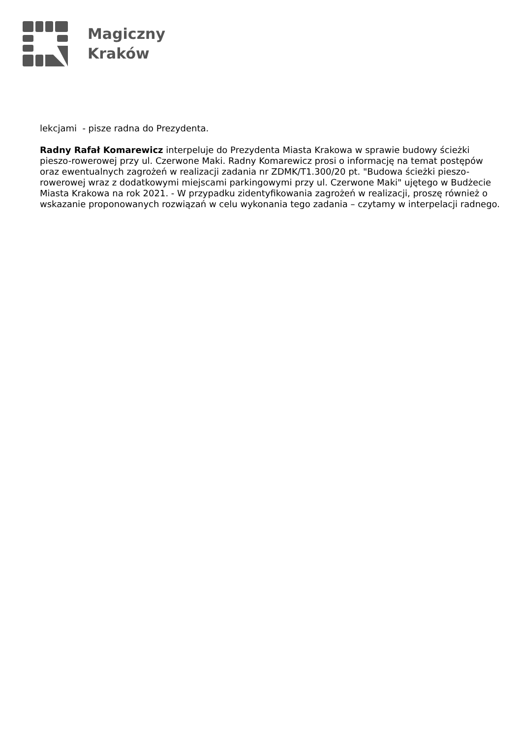Magiczny
Kraków
lekcjami - pisze radna do Prezydenta.
Radny Rafał Komarewicz interpeluje do Prezydenta Miasta Krakowa w sprawie budowy ścieżki pieszo-rowerowej przy ul. Czerwone Maki. Radny Komarewicz prosi o informację na temat postępów oraz ewentualnych zagrożeń w realizacji zadania nr ZDMK/T1.300/20 pt. "Budowa ścieżki pieszo-rowerowej wraz z dodatkowymi miejscami parkingowymi przy ul. Czerwone Maki" ujętego w Budżecie Miasta Krakowa na rok 2021. - W przypadku zidentyfikowania zagrożeń w realizacji, proszę również o wskazanie proponowanych rozwiązań w celu wykonania tego zadania – czytamy w interpelacji radnego.